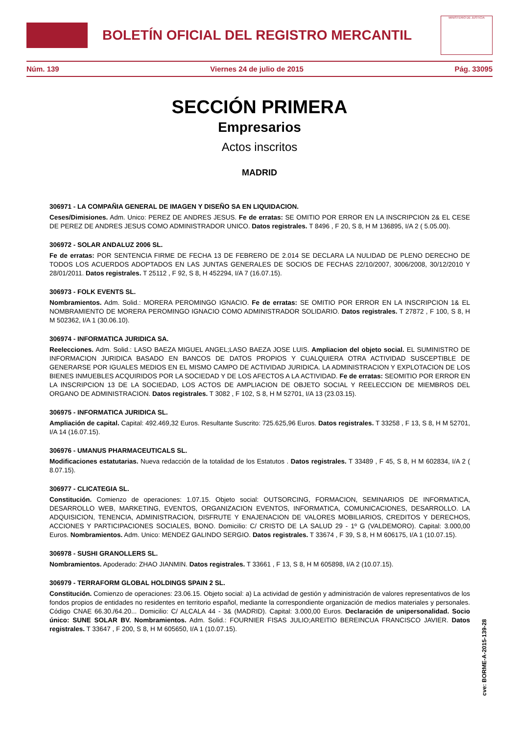BOLETÍN OFICIAL DEL REGISTRO MERCANTIL
MINISTERIO DE JUSTICIA
Núm. 139 Viernes 24 de julio de 2015 Pág. 33095
SECCIÓN PRIMERA
Empresarios
Actos inscritos
MADRID
306971 - LA COMPAÑIA GENERAL DE IMAGEN Y DISEÑO SA EN LIQUIDACION.
Ceses/Dimisiones. Adm. Unico: PEREZ DE ANDRES JESUS. Fe de erratas: SE OMITIO POR ERROR EN LA INSCRIPCION 2& EL CESE DE PEREZ DE ANDRES JESUS COMO ADMINISTRADOR UNICO. Datos registrales. T 8496 , F 20, S 8, H M 136895, I/A 2 ( 5.05.00).
306972 - SOLAR ANDALUZ 2006 SL.
Fe de erratas: POR SENTENCIA FIRME DE FECHA 13 DE FEBRERO DE 2.014 SE DECLARA LA NULIDAD DE PLENO DERECHO DE TODOS LOS ACUERDOS ADOPTADOS EN LAS JUNTAS GENERALES DE SOCIOS DE FECHAS 22/10/2007, 3006/2008, 30/12/2010 Y 28/01/2011. Datos registrales. T 25112 , F 92, S 8, H 452294, I/A 7 (16.07.15).
306973 - FOLK EVENTS SL.
Nombramientos. Adm. Solid.: MORERA PEROMINGO IGNACIO. Fe de erratas: SE OMITIO POR ERROR EN LA INSCRIPCION 1& EL NOMBRAMIENTO DE MORERA PEROMINGO IGNACIO COMO ADMINISTRADOR SOLIDARIO. Datos registrales. T 27872 , F 100, S 8, H M 502362, I/A 1 (30.06.10).
306974 - INFORMATICA JURIDICA SA.
Reelecciones. Adm. Solid.: LASO BAEZA MIGUEL ANGEL;LASO BAEZA JOSE LUIS. Ampliacion del objeto social. EL SUMINISTRO DE INFORMACION JURIDICA BASADO EN BANCOS DE DATOS PROPIOS Y CUALQUIERA OTRA ACTIVIDAD SUSCEPTIBLE DE GENERARSE POR IGUALES MEDIOS EN EL MISMO CAMPO DE ACTIVIDAD JURIDICA. LA ADMINISTRACION Y EXPLOTACION DE LOS BIENES INMUEBLES ACQUIRIDOS POR LA SOCIEDAD Y DE LOS AFECTOS A LA ACTIVIDAD. Fe de erratas: SEOMITIO POR ERROR EN LA INSCRIPCION 13 DE LA SOCIEDAD, LOS ACTOS DE AMPLIACION DE OBJETO SOCIAL Y REELECCION DE MIEMBROS DEL ORGANO DE ADMINISTRACION. Datos registrales. T 3082 , F 102, S 8, H M 52701, I/A 13 (23.03.15).
306975 - INFORMATICA JURIDICA SL.
Ampliación de capital. Capital: 492.469,32 Euros. Resultante Suscrito: 725.625,96 Euros. Datos registrales. T 33258 , F 13, S 8, H M 52701, I/A 14 (16.07.15).
306976 - UMANUS PHARMACEUTICALS SL.
Modificaciones estatutarias. Nueva redacción de la totalidad de los Estatutos . Datos registrales. T 33489 , F 45, S 8, H M 602834, I/A 2 ( 8.07.15).
306977 - CLICATEGIA SL.
Constitución. Comienzo de operaciones: 1.07.15. Objeto social: OUTSORCING, FORMACION, SEMINARIOS DE INFORMATICA, DESARROLLO WEB, MARKETING, EVENTOS, ORGANIZACION EVENTOS, INFORMATICA, COMUNICACIONES, DESARROLLO. LA ADQUISICION, TENENCIA, ADMINISTRACION, DISFRUTE Y ENAJENACION DE VALORES MOBILIARIOS, CREDITOS Y DERECHOS, ACCIONES Y PARTICIPACIONES SOCIALES, BONO. Domicilio: C/ CRISTO DE LA SALUD 29 - 1º G (VALDEMORO). Capital: 3.000,00 Euros. Nombramientos. Adm. Unico: MENDEZ GALINDO SERGIO. Datos registrales. T 33674 , F 39, S 8, H M 606175, I/A 1 (10.07.15).
306978 - SUSHI GRANOLLERS SL.
Nombramientos. Apoderado: ZHAO JIANMIN. Datos registrales. T 33661 , F 13, S 8, H M 605898, I/A 2 (10.07.15).
306979 - TERRAFORM GLOBAL HOLDINGS SPAIN 2 SL.
Constitución. Comienzo de operaciones: 23.06.15. Objeto social: a) La actividad de gestión y administración de valores representativos de los fondos propios de entidades no residentes en territorio español, mediante la correspondiente organización de medios materiales y personales. Código CNAE 66.30./64.20... Domicilio: C/ ALCALA 44 - 3& (MADRID). Capital: 3.000,00 Euros. Declaración de unipersonalidad. Socio único: SUNE SOLAR BV. Nombramientos. Adm. Solid.: FOURNIER FISAS JULIO;AREITIO BEREINCUA FRANCISCO JAVIER. Datos registrales. T 33647 , F 200, S 8, H M 605650, I/A 1 (10.07.15).
cve: BORME-A-2015-139-28